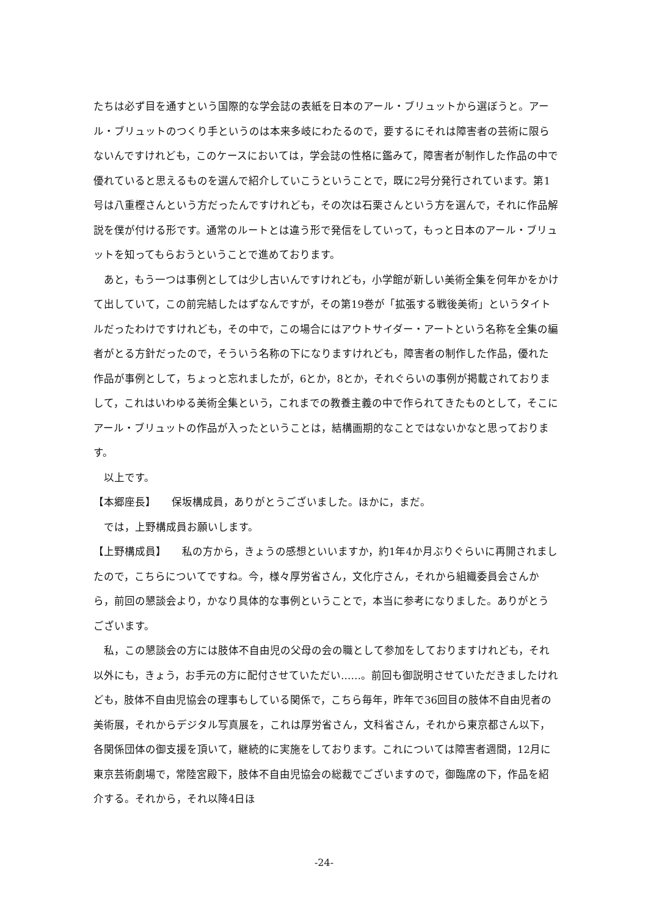たちは必ず目を通すという国際的な学会誌の表紙を日本のアール・ブリュットから選ぼうと。アール・ブリュットのつくり手というのは本来多岐にわたるので，要するにそれは障害者の芸術に限らないんですけれども，このケースにおいては，学会誌の性格に鑑みて，障害者が制作した作品の中で優れていると思えるものを選んで紹介していこうということで，既に2号分発行されています。第1号は八重樫さんという方だったんですけれども，その次は石栗さんという方を選んで，それに作品解説を僕が付ける形です。通常のルートとは違う形で発信をしていって，もっと日本のアール・ブリュットを知ってもらおうということで進めております。
あと，もう一つは事例としては少し古いんですけれども，小学館が新しい美術全集を何年かをかけて出していて，この前完結したはずなんですが，その第19巻が「拡張する戦後美術」というタイトルだったわけですけれども，その中で，この場合にはアウトサイダー・アートという名称を全集の編者がとる方針だったので，そういう名称の下になりますけれども，障害者の制作した作品，優れた作品が事例として，ちょっと忘れましたが，6とか，8とか，それぐらいの事例が掲載されておりまして，これはいわゆる美術全集という，これまでの教養主義の中で作られてきたものとして，そこにアール・ブリュットの作品が入ったということは，結構画期的なことではないかなと思っております。
以上です。
【本郷座長】　　保坂構成員，ありがとうございました。ほかに，まだ。
では，上野構成員お願いします。
【上野構成員】　　私の方から，きょうの感想といいますか，約1年4か月ぶりぐらいに再開されましたので，こちらについてですね。今，様々厚労省さん，文化庁さん，それから組織委員会さんから，前回の懇談会より，かなり具体的な事例ということで，本当に参考になりました。ありがとうございます。
私，この懇談会の方には肢体不自由児の父母の会の職として参加をしておりますけれども，それ以外にも，きょう，お手元の方に配付させていただい……。前回も御説明させていただきましたけれども，肢体不自由児協会の理事もしている関係で，こちら毎年，昨年で36回目の肢体不自由児者の美術展，それからデジタル写真展を，これは厚労省さん，文科省さん，それから東京都さん以下，各関係団体の御支援を頂いて，継続的に実施をしております。これについては障害者週間，12月に東京芸術劇場で，常陸宮殿下，肢体不自由児協会の総裁でございますので，御臨席の下，作品を紹介する。それから，それ以降4日ほ
-24-